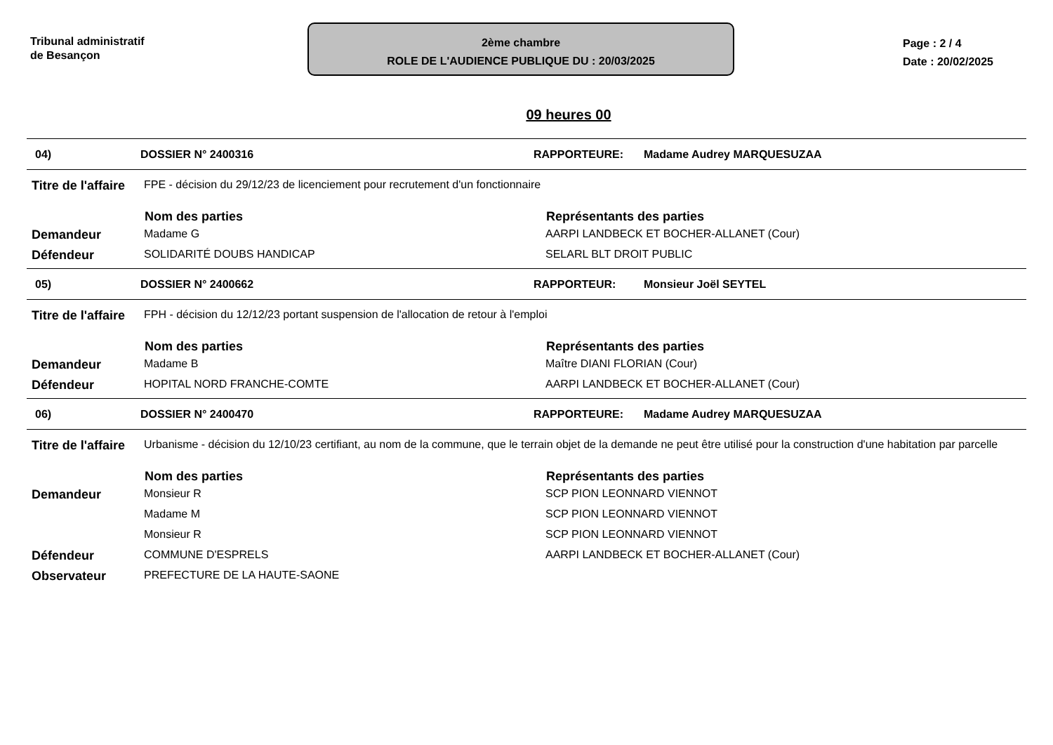Tribunal administratif
de Besançon
2ème chambre
ROLE DE L'AUDIENCE PUBLIQUE DU : 20/03/2025
Page : 2 / 4
Date : 20/02/2025
09 heures 00
04) DOSSIER N° 2400316 RAPPORTEURE: Madame Audrey MARQUESUZAA
| Titre de l'affaire | FPE - décision du 29/12/23 de licenciement pour recrutement d'un fonctionnaire | |
| | Nom des parties | Représentants des parties |
| Demandeur | Madame G | AARPI LANDBECK ET BOCHER-ALLANET (Cour) |
| Défendeur | SOLIDARITÉ DOUBS HANDICAP | SELARL BLT DROIT PUBLIC |
05) DOSSIER N° 2400662 RAPPORTEUR: Monsieur Joël SEYTEL
| Titre de l'affaire | FPH - décision du 12/12/23 portant suspension de l'allocation de retour à l'emploi | |
| | Nom des parties | Représentants des parties |
| Demandeur | Madame B | Maître DIANI FLORIAN (Cour) |
| Défendeur | HOPITAL NORD FRANCHE-COMTE | AARPI LANDBECK ET BOCHER-ALLANET (Cour) |
06) DOSSIER N° 2400470 RAPPORTEURE: Madame Audrey MARQUESUZAA
| Titre de l'affaire | Urbanisme - décision du 12/10/23 certifiant, au nom de la commune, que le terrain objet de la demande ne peut être utilisé pour la construction d'une habitation par parcelle | |
| | Nom des parties | Représentants des parties |
| Demandeur | Monsieur R | SCP PION LEONNARD VIENNOT |
| | Madame M | SCP PION LEONNARD VIENNOT |
| | Monsieur R | SCP PION LEONNARD VIENNOT |
| Défendeur | COMMUNE D'ESPRELS | AARPI LANDBECK ET BOCHER-ALLANET (Cour) |
| Observateur | PREFECTURE DE LA HAUTE-SAONE | |